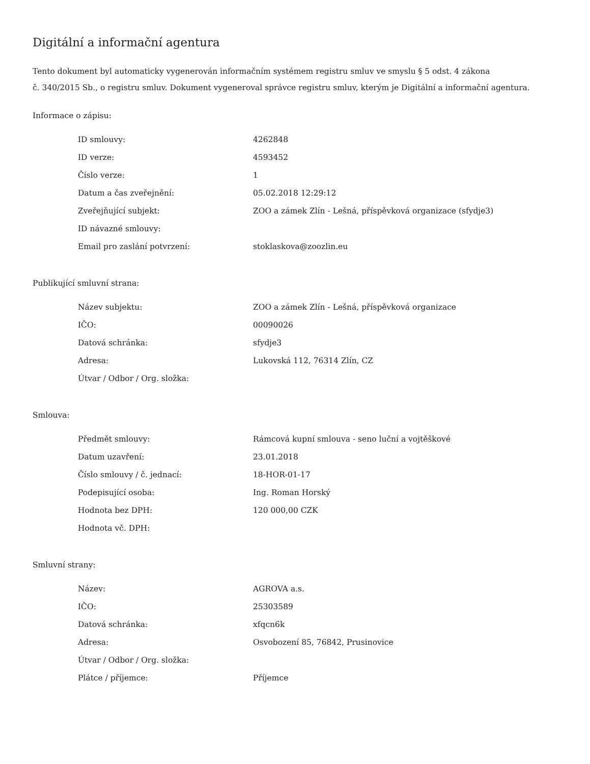Digitální a informační agentura
Tento dokument byl automaticky vygenerován informačním systémem registru smluv ve smyslu § 5 odst. 4 zákona
č. 340/2015 Sb., o registru smluv. Dokument vygeneroval správce registru smluv, kterým je Digitální a informační agentura.
Informace o zápisu:
| ID smlouvy: | 4262848 |
| ID verze: | 4593452 |
| Číslo verze: | 1 |
| Datum a čas zveřejnění: | 05.02.2018 12:29:12 |
| Zveřejňující subjekt: | ZOO a zámek Zlín - Lešná, příspěvková organizace (sfydje3) |
| ID návazné smlouvy: | |
| Email pro zaslání potvrzení: | stoklaskova@zoozlin.eu |
Publikující smluvní strana:
| Název subjektu: | ZOO a zámek Zlín - Lešná, příspěvková organizace |
| IČO: | 00090026 |
| Datová schránka: | sfydje3 |
| Adresa: | Lukovská 112, 76314 Zlín, CZ |
| Útvar / Odbor / Org. složka: | |
Smlouva:
| Předmět smlouvy: | Rámcová kupní smlouva - seno luční a vojtěškové |
| Datum uzavření: | 23.01.2018 |
| Číslo smlouvy / č. jednací: | 18-HOR-01-17 |
| Podepisující osoba: | Ing. Roman Horský |
| Hodnota bez DPH: | 120 000,00 CZK |
| Hodnota vč. DPH: | |
Smluvní strany:
| Název: | AGROVA a.s. |
| IČO: | 25303589 |
| Datová schránka: | xfqcn6k |
| Adresa: | Osvobození 85, 76842, Prusinovice |
| Útvar / Odbor / Org. složka: | |
| Plátce / příjemce: | Příjemce |